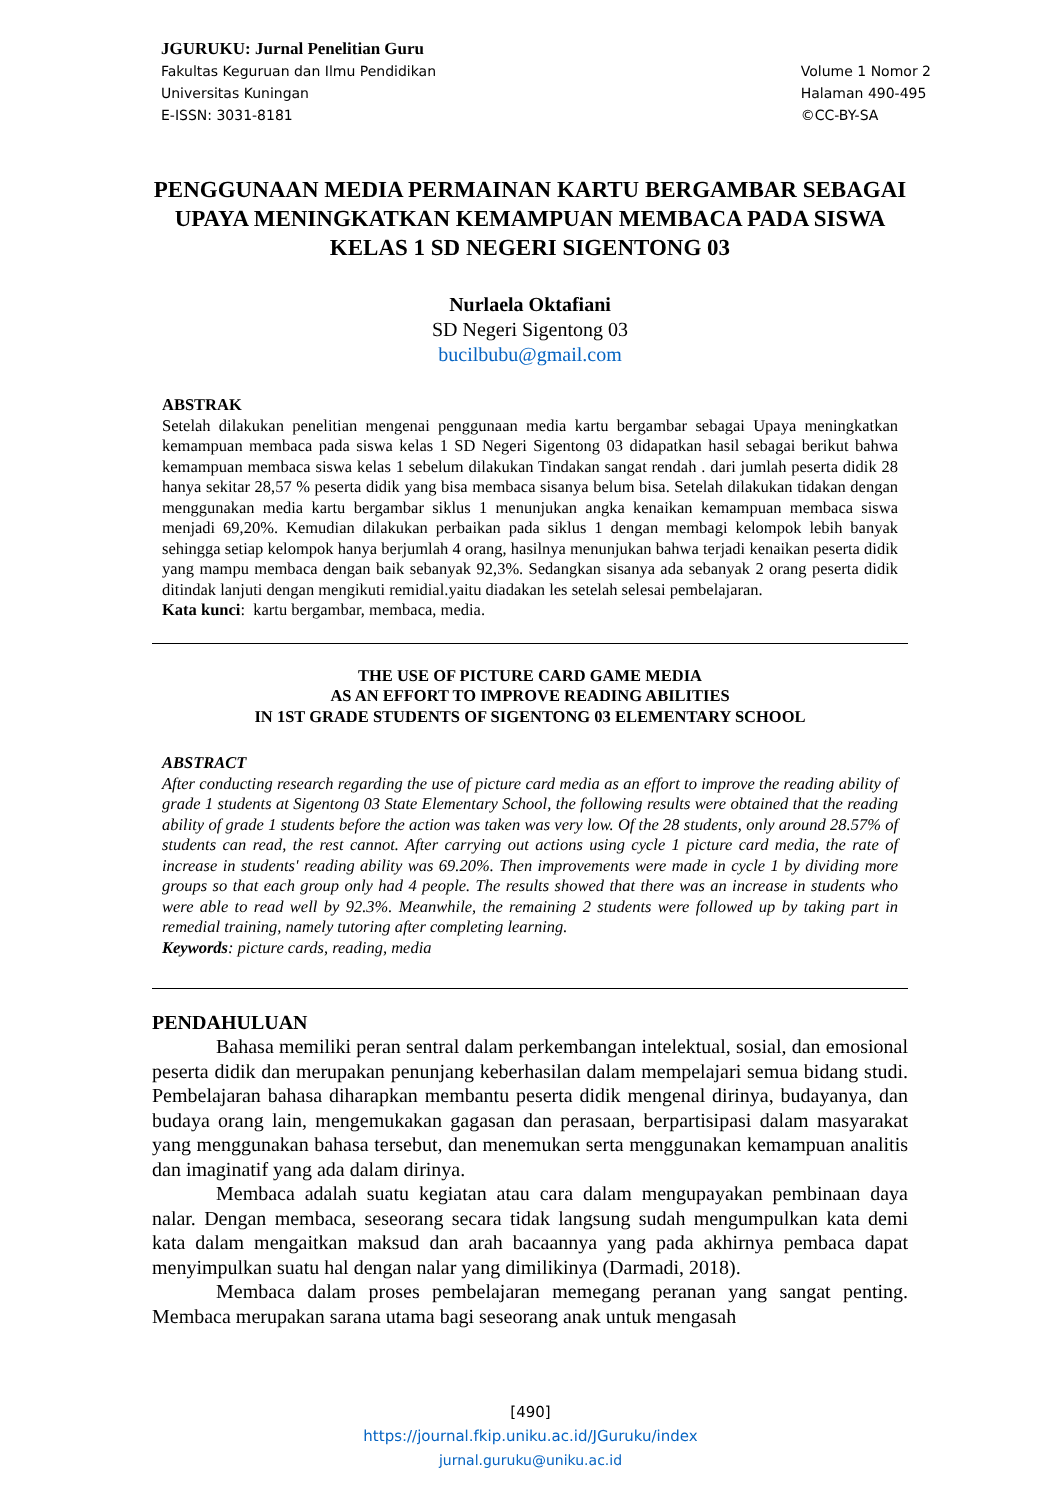JGURUKU: Jurnal Penelitian Guru
Fakultas Keguruan dan Ilmu Pendidikan
Universitas Kuningan
E-ISSN: 3031-8181
Volume 1 Nomor 2
Halaman 490-495
©CC-BY-SA
PENGGUNAAN MEDIA PERMAINAN KARTU BERGAMBAR SEBAGAI UPAYA MENINGKATKAN KEMAMPUAN MEMBACA PADA SISWA KELAS 1 SD NEGERI SIGENTONG 03
Nurlaela Oktafiani
SD Negeri Sigentong 03
bucilbubu@gmail.com
ABSTRAK
Setelah dilakukan penelitian mengenai penggunaan media kartu bergambar sebagai Upaya meningkatkan kemampuan membaca pada siswa kelas 1 SD Negeri Sigentong 03 didapatkan hasil sebagai berikut bahwa kemampuan membaca siswa kelas 1 sebelum dilakukan Tindakan sangat rendah . dari jumlah peserta didik 28 hanya sekitar 28,57 % peserta didik yang bisa membaca sisanya belum bisa. Setelah dilakukan tidakan dengan menggunakan media kartu bergambar siklus 1 menunjukan angka kenaikan kemampuan membaca siswa menjadi 69,20%. Kemudian dilakukan perbaikan pada siklus 1 dengan membagi kelompok lebih banyak sehingga setiap kelompok hanya berjumlah 4 orang, hasilnya menunjukan bahwa terjadi kenaikan peserta didik yang mampu membaca dengan baik sebanyak 92,3%. Sedangkan sisanya ada sebanyak 2 orang peserta didik ditindak lanjuti dengan mengikuti remidial.yaitu diadakan les setelah selesai pembelajaran.
Kata kunci: kartu bergambar, membaca, media.
THE USE OF PICTURE CARD GAME MEDIA
AS AN EFFORT TO IMPROVE READING ABILITIES
IN 1ST GRADE STUDENTS OF SIGENTONG 03 ELEMENTARY SCHOOL
ABSTRACT
After conducting research regarding the use of picture card media as an effort to improve the reading ability of grade 1 students at Sigentong 03 State Elementary School, the following results were obtained that the reading ability of grade 1 students before the action was taken was very low. Of the 28 students, only around 28.57% of students can read, the rest cannot. After carrying out actions using cycle 1 picture card media, the rate of increase in students' reading ability was 69.20%. Then improvements were made in cycle 1 by dividing more groups so that each group only had 4 people. The results showed that there was an increase in students who were able to read well by 92.3%. Meanwhile, the remaining 2 students were followed up by taking part in remedial training, namely tutoring after completing learning.
Keywords: picture cards, reading, media
PENDAHULUAN
Bahasa memiliki peran sentral dalam perkembangan intelektual, sosial, dan emosional peserta didik dan merupakan penunjang keberhasilan dalam mempelajari semua bidang studi. Pembelajaran bahasa diharapkan membantu peserta didik mengenal dirinya, budayanya, dan budaya orang lain, mengemukakan gagasan dan perasaan, berpartisipasi dalam masyarakat yang menggunakan bahasa tersebut, dan menemukan serta menggunakan kemampuan analitis dan imaginatif yang ada dalam dirinya.
Membaca adalah suatu kegiatan atau cara dalam mengupayakan pembinaan daya nalar. Dengan membaca, seseorang secara tidak langsung sudah mengumpulkan kata demi kata dalam mengaitkan maksud dan arah bacaannya yang pada akhirnya pembaca dapat menyimpulkan suatu hal dengan nalar yang dimilikinya (Darmadi, 2018).
Membaca dalam proses pembelajaran memegang peranan yang sangat penting. Membaca merupakan sarana utama bagi seseorang anak untuk mengasah
[490]
https://journal.fkip.uniku.ac.id/JGuruku/index
jurnal.guruku@uniku.ac.id